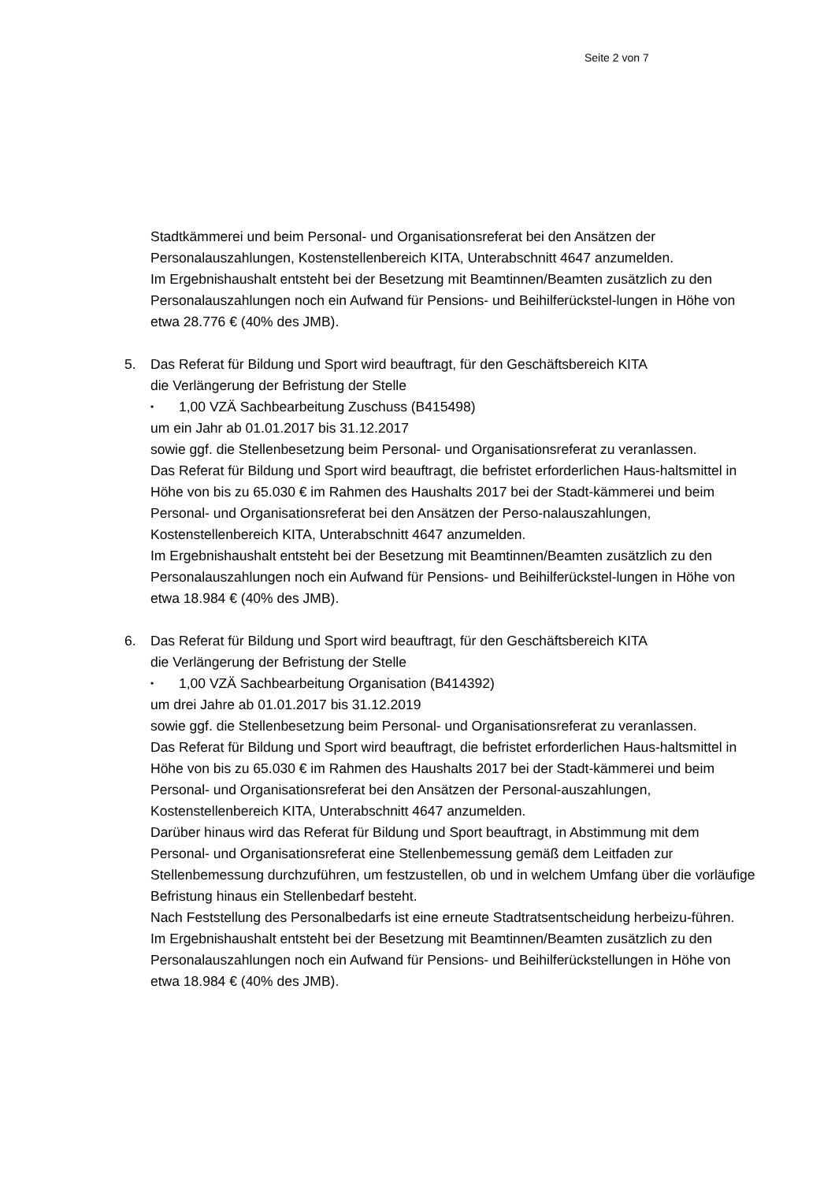Seite 2 von 7
Stadtkämmerei und beim Personal- und Organisationsreferat bei den Ansätzen der Personalauszahlungen, Kostenstellenbereich KITA, Unterabschnitt 4647 anzumelden.
Im Ergebnishaushalt entsteht bei der Besetzung mit Beamtinnen/Beamten zusätzlich zu den Personalauszahlungen noch ein Aufwand für Pensions- und Beihilferückstel-lungen in Höhe von etwa 28.776 € (40% des JMB).
5. Das Referat für Bildung und Sport wird beauftragt, für den Geschäftsbereich KITA
die Verlängerung der Befristung der Stelle
• 1,00 VZÄ Sachbearbeitung Zuschuss (B415498)
um ein Jahr ab 01.01.2017 bis 31.12.2017
sowie ggf. die Stellenbesetzung beim Personal- und Organisationsreferat zu veranlassen.
Das Referat für Bildung und Sport wird beauftragt, die befristet erforderlichen Haus-haltsmittel in Höhe von bis zu 65.030 € im Rahmen des Haushalts 2017 bei der Stadt-kämmerei und beim Personal- und Organisationsreferat bei den Ansätzen der Perso-nalauszahlungen, Kostenstellenbereich KITA, Unterabschnitt 4647 anzumelden.
Im Ergebnishaushalt entsteht bei der Besetzung mit Beamtinnen/Beamten zusätzlich zu den Personalauszahlungen noch ein Aufwand für Pensions- und Beihilferückstel-lungen in Höhe von etwa 18.984 € (40% des JMB).
6. Das Referat für Bildung und Sport wird beauftragt, für den Geschäftsbereich KITA
die Verlängerung der Befristung der Stelle
• 1,00 VZÄ Sachbearbeitung Organisation (B414392)
um drei Jahre ab 01.01.2017 bis 31.12.2019
sowie ggf. die Stellenbesetzung beim Personal- und Organisationsreferat zu veranlassen.
Das Referat für Bildung und Sport wird beauftragt, die befristet erforderlichen Haus-haltsmittel in Höhe von bis zu 65.030 € im Rahmen des Haushalts 2017 bei der Stadt-kämmerei und beim Personal- und Organisationsreferat bei den Ansätzen der Personal-auszahlungen, Kostenstellenbereich KITA, Unterabschnitt 4647 anzumelden.
Darüber hinaus wird das Referat für Bildung und Sport beauftragt, in Abstimmung mit dem Personal- und Organisationsreferat eine Stellenbemessung gemäß dem Leitfaden zur Stellenbemessung durchzuführen, um festzustellen, ob und in welchem Umfang über die vorläufige Befristung hinaus ein Stellenbedarf besteht.
Nach Feststellung des Personalbedarfs ist eine erneute Stadtratsentscheidung herbeizu-führen.
Im Ergebnishaushalt entsteht bei der Besetzung mit Beamtinnen/Beamten zusätzlich zu den Personalauszahlungen noch ein Aufwand für Pensions- und Beihilferückstellungen in Höhe von etwa 18.984 € (40% des JMB).